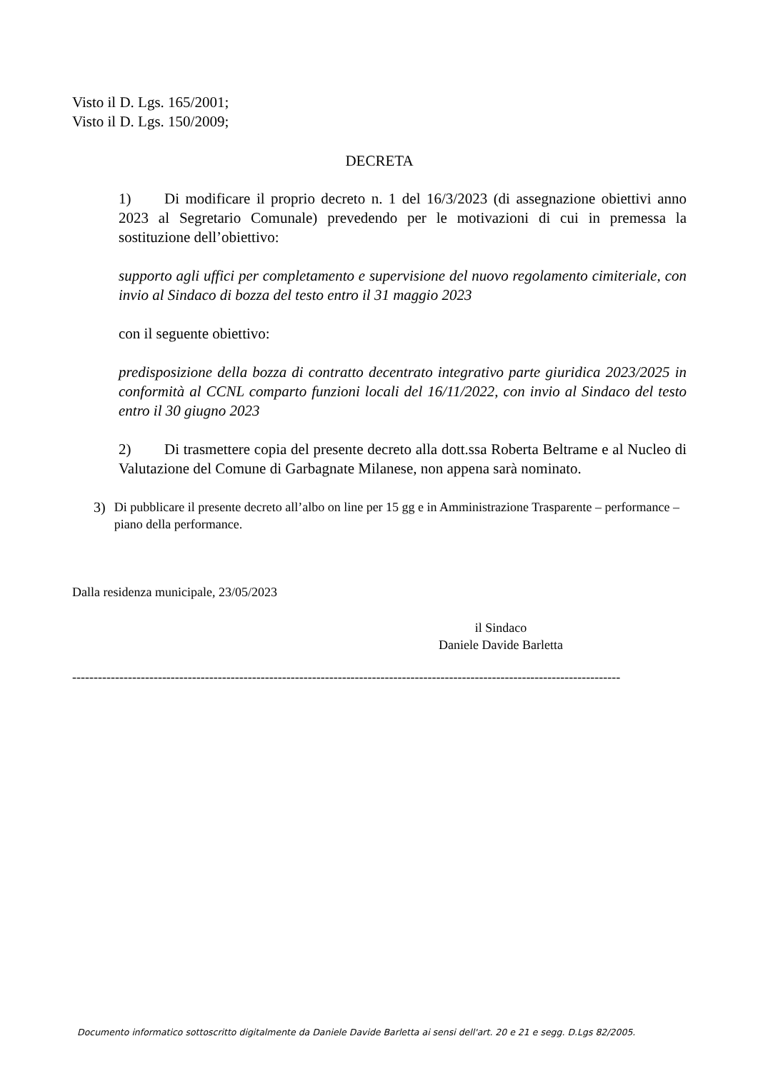Visto il D. Lgs. 165/2001;
Visto il D. Lgs. 150/2009;
DECRETA
1) Di modificare il proprio decreto n. 1 del 16/3/2023 (di assegnazione obiettivi anno 2023 al Segretario Comunale) prevedendo per le motivazioni di cui in premessa la sostituzione dell’obiettivo:
supporto agli uffici per completamento e supervisione del nuovo regolamento cimiteriale, con invio al Sindaco di bozza del testo entro il 31 maggio 2023
con il seguente obiettivo:
predisposizione della bozza di contratto decentrato integrativo parte giuridica 2023/2025 in conformità al CCNL comparto funzioni locali del 16/11/2022, con invio al Sindaco del testo entro il 30 giugno 2023
2) Di trasmettere copia del presente decreto alla dott.ssa Roberta Beltrame e al Nucleo di Valutazione del Comune di Garbagnate Milanese, non appena sarà nominato.
3) Di pubblicare il presente decreto all’albo on line per 15 gg e in Amministrazione Trasparente – performance – piano della performance.
Dalla residenza municipale, 23/05/2023
il Sindaco
Daniele Davide Barletta
--------------------------------------------------------------------------------------------------------------------------------
Documento informatico sottoscritto digitalmente da Daniele Davide Barletta ai sensi dell'art. 20 e 21 e segg. D.Lgs 82/2005.